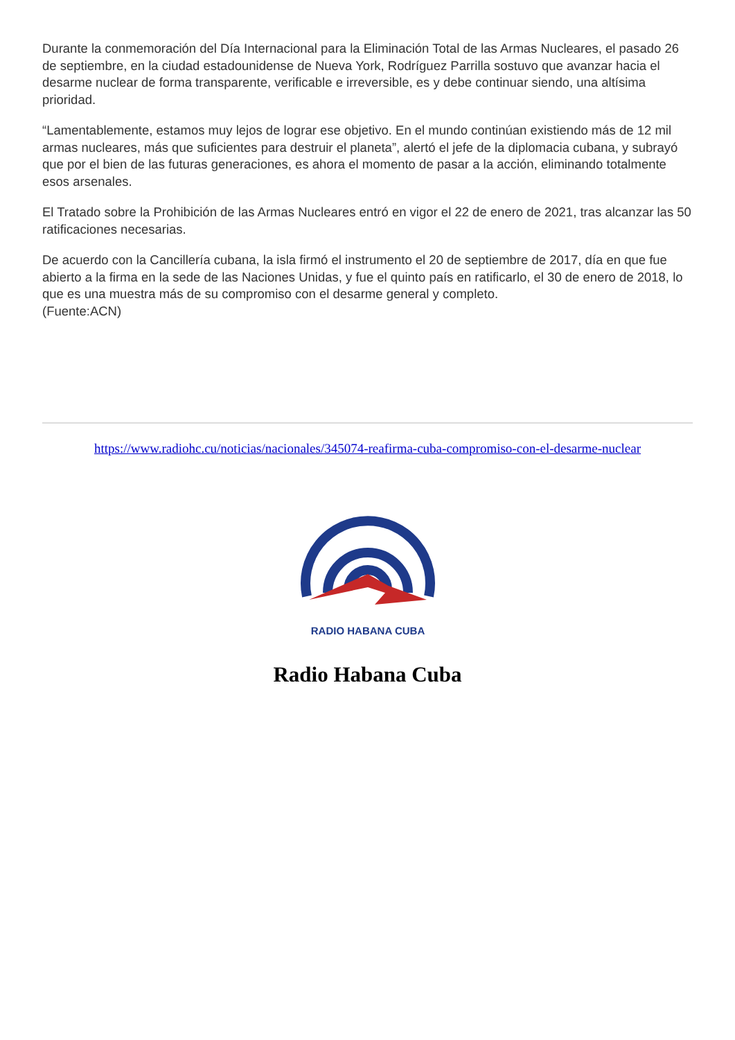Durante la conmemoración del Día Internacional para la Eliminación Total de las Armas Nucleares, el pasado 26 de septiembre, en la ciudad estadounidense de Nueva York, Rodríguez Parrilla sostuvo que avanzar hacia el desarme nuclear de forma transparente, verificable e irreversible, es y debe continuar siendo, una altísima prioridad.
“Lamentablemente, estamos muy lejos de lograr ese objetivo. En el mundo continúan existiendo más de 12 mil armas nucleares, más que suficientes para destruir el planeta”, alertó el jefe de la diplomacia cubana, y subrayó que por el bien de las futuras generaciones, es ahora el momento de pasar a la acción, eliminando totalmente esos arsenales.
El Tratado sobre la Prohibición de las Armas Nucleares entró en vigor el 22 de enero de 2021, tras alcanzar las 50 ratificaciones necesarias.
De acuerdo con la Cancillería cubana, la isla firmó el instrumento el 20 de septiembre de 2017, día en que fue abierto a la firma en la sede de las Naciones Unidas, y fue el quinto país en ratificarlo, el 30 de enero de 2018, lo que es una muestra más de su compromiso con el desarme general y completo.
(Fuente:ACN)
https://www.radiohc.cu/noticias/nacionales/345074-reafirma-cuba-compromiso-con-el-desarme-nuclear
RADIO HABANA CUBA
Radio Habana Cuba